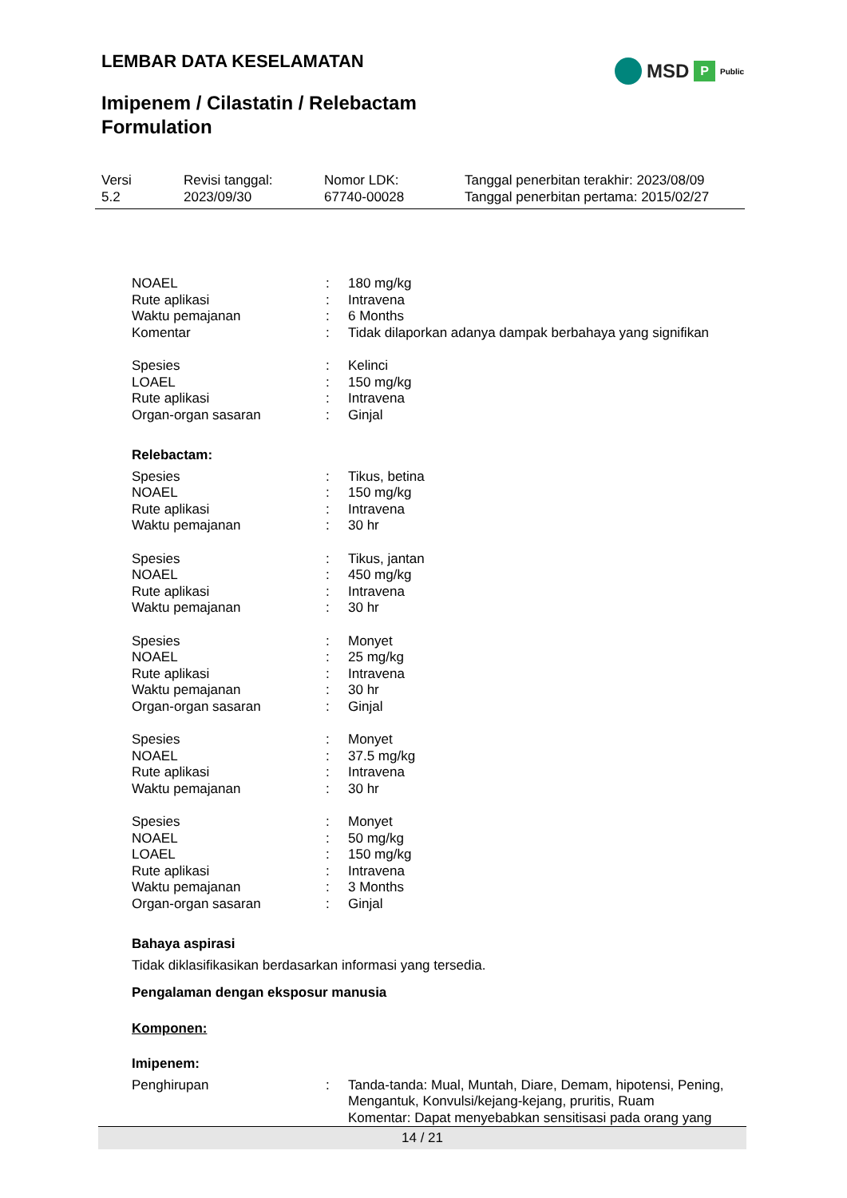LEMBAR DATA KESELAMATAN MSD P Public
Imipenem / Cilastatin / Relebactam
Formulation
Versi
5.2
Revisi tanggal:
2023/09/30
Nomor LDK:
67740-00028
Tanggal penerbitan terakhir: 2023/08/09
Tanggal penerbitan pertama: 2015/02/27
NOAEL : 180 mg/kg
Rute aplikasi : Intravena
Waktu pemajanan : 6 Months
Komentar : Tidak dilaporkan adanya dampak berbahaya yang signifikan
Spesies : Kelinci
LOAEL : 150 mg/kg
Rute aplikasi : Intravena
Organ-organ sasaran : Ginjal
Relebactam:
Spesies : Tikus, betina
NOAEL : 150 mg/kg
Rute aplikasi : Intravena
Waktu pemajanan : 30 hr
Spesies : Tikus, jantan
NOAEL : 450 mg/kg
Rute aplikasi : Intravena
Waktu pemajanan : 30 hr
Spesies : Monyet
NOAEL : 25 mg/kg
Rute aplikasi : Intravena
Waktu pemajanan : 30 hr
Organ-organ sasaran : Ginjal
Spesies : Monyet
NOAEL : 37.5 mg/kg
Rute aplikasi : Intravena
Waktu pemajanan : 30 hr
Spesies : Monyet
NOAEL : 50 mg/kg
LOAEL : 150 mg/kg
Rute aplikasi : Intravena
Waktu pemajanan : 3 Months
Organ-organ sasaran : Ginjal
Bahaya aspirasi
Tidak diklasifikasikan berdasarkan informasi yang tersedia.
Pengalaman dengan eksposur manusia
Komponen:
Imipenem:
Penghirupan : Tanda-tanda: Mual, Muntah, Diare, Demam, hipotensi, Pening, Mengantuk, Konvulsi/kejang-kejang, pruritis, Ruam
Komentar: Dapat menyebabkan sensitisasi pada orang yang
14 / 21